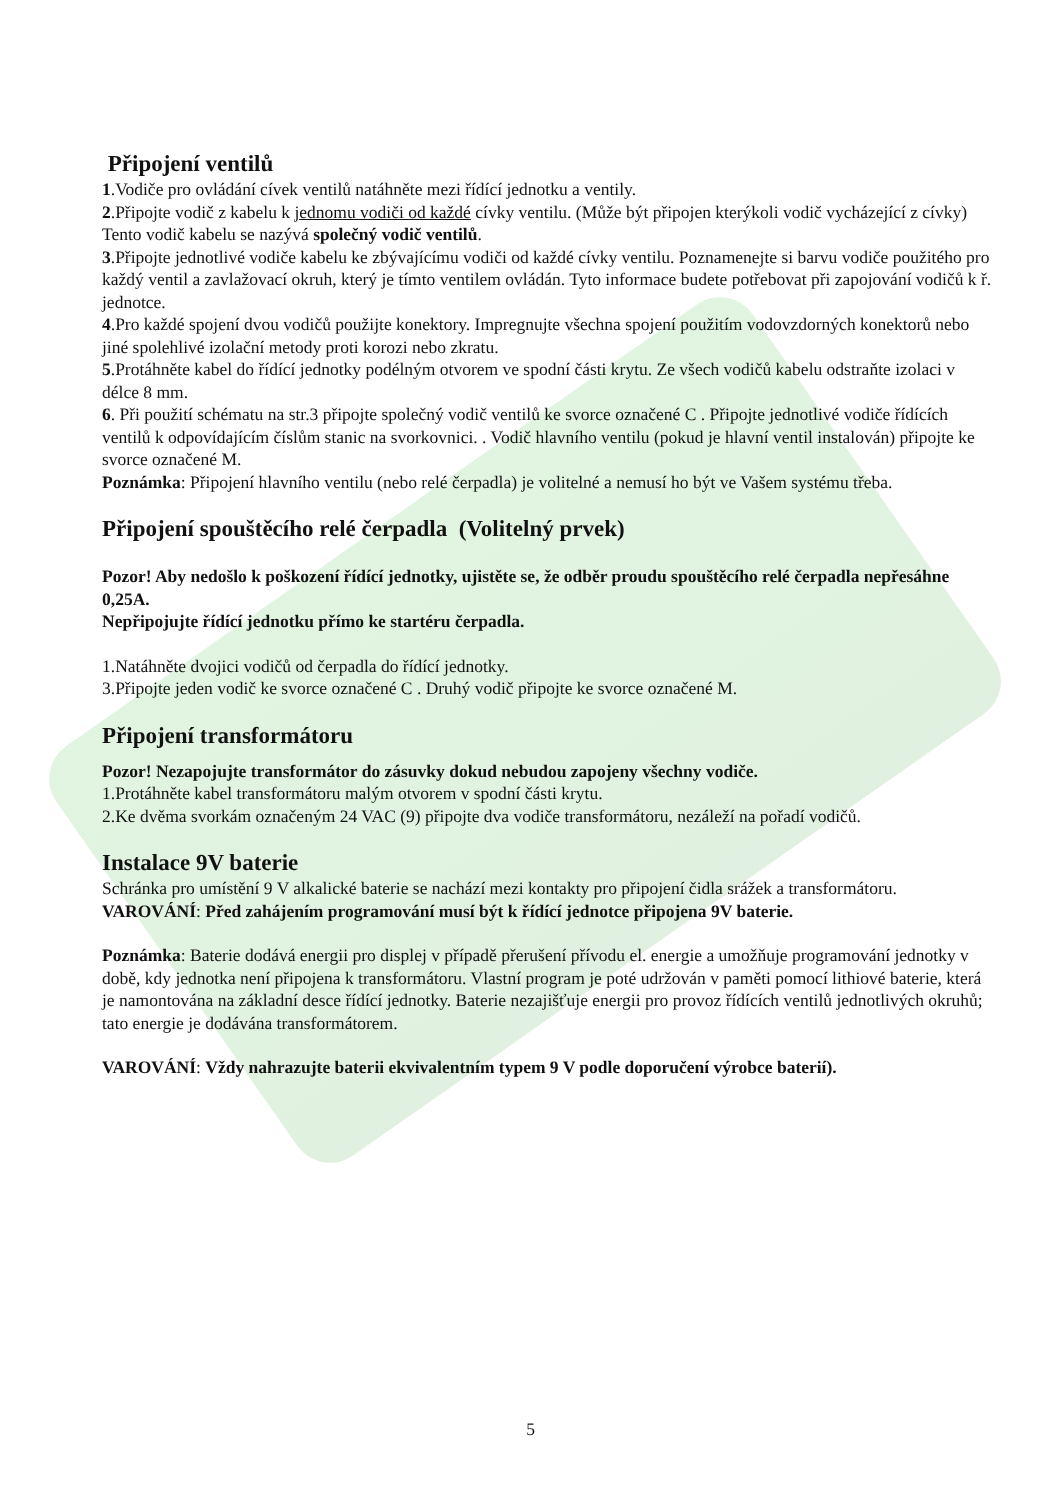Připojení ventilů
1.Vodiče pro ovládání cívek ventilů natáhněte mezi řídící jednotku a ventily.
2.Připojte vodič z kabelu k jednomu vodiči od každé cívky ventilu. (Může být připojen kterýkoli vodič vycházející z cívky) Tento vodič kabelu se nazývá společný vodič ventilů.
3.Připojte jednotlivé vodiče kabelu ke zbývajícímu vodiči od každé cívky ventilu. Poznamenejte si barvu vodiče použitého pro každý ventil a zavlažovací okruh, který je tímto ventilem ovládán. Tyto informace budete potřebovat při zapojování vodičů k ř. jednotce.
4.Pro každé spojení dvou vodičů použijte konektory. Impregnujte všechna spojení použitím vodovzdorných konektorů nebo jiné spolehlivé izolační metody proti korozi nebo zkratu.
5.Protáhněte kabel do řídící jednotky podélným otvorem ve spodní části krytu. Ze všech vodičů kabelu odstraňte izolaci v délce 8 mm.
6. Při použití schématu na str.3 připojte společný vodič ventilů ke svorce označené C . Připojte jednotlivé vodiče řídících ventilů k odpovídajícím číslům stanic na svorkovnici. . Vodič hlavního ventilu (pokud je hlavní ventil instalován) připojte ke svorce označené M.
Poznámka: Připojení hlavního ventilu (nebo relé čerpadla) je volitelné a nemusí ho být ve Vašem systému třeba.
Připojení spouštěcího relé čerpadla (Volitelný prvek)
Pozor! Aby nedošlo k poškození řídící jednotky, ujistěte se, že odběr proudu spouštěcího relé čerpadla nepřesáhne 0,25A.
Nepřipojujte řídící jednotku přímo ke startéru čerpadla.
1.Natáhněte dvojici vodičů od čerpadla do řídící jednotky.
3.Připojte jeden vodič ke svorce označené C . Druhý vodič připojte ke svorce označené M.
Připojení transformátoru
Pozor! Nezapojujte transformátor do zásuvky dokud nebudou zapojeny všechny vodiče.
1.Protáhněte kabel transformátoru malým otvorem v spodní části krytu.
2.Ke dvěma svorkám označeným 24 VAC (9) připojte dva vodiče transformátoru, nezáleží na pořadí vodičů.
Instalace 9V baterie
Schránka pro umístění 9 V alkalické baterie se nachází mezi kontakty pro připojení čidla srážek a transformátoru.
VAROVÁNÍ: Před zahájením programování musí být k řídící jednotce připojena 9V baterie.
Poznámka: Baterie dodává energii pro displej v případě přerušení přívodu el. energie a umožňuje programování jednotky v době, kdy jednotka není připojena k transformátoru. Vlastní program je poté udržován v paměti pomocí lithiové baterie, která je namontována na základní desce řídící jednotky. Baterie nezajišťuje energii pro provoz řídících ventilů jednotlivých okruhů; tato energie je dodávána transformátorem.
VAROVÁNÍ: Vždy nahrazujte baterii ekvivalentním typem 9 V podle doporučení výrobce baterií).
5